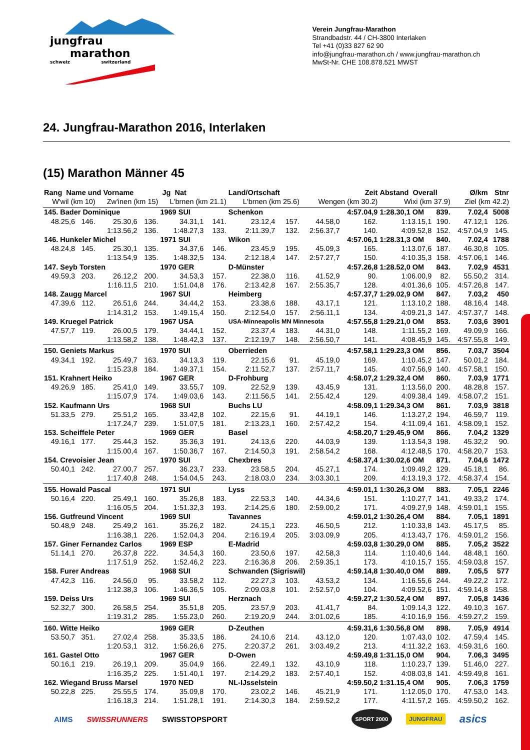jungfrau marathon
schweiz switzerland
Verein Jungfrau-Marathon
Strandbadstr. 44 / CH-3800 Interlaken
Tel +41 (0)33 827 62 90
info@jungfrau-marathon.ch / www.jungfrau-marathon.ch
MwSt-Nr. CHE 108.878.521 MWST
24. Jungfrau-Marathon 2016, Interlaken
(15) Marathon Männer 45
| Rang Name und Vorname | | | | Jg Nat | | Land/Ortschaft | | | Zeit | Abstand Overall | | Ø/km | Stnr |
| --- | --- | --- | --- | --- | --- | --- | --- | --- | --- | --- | --- | --- | --- |
| W'wil (km 10) | | Zw'inen (km 15) | | L'brnen (km 21.1) | | L'brnen (km 25.6) | | Wengen (km 30.2) | | Wixi (km 37.9) | | Ziel (km 42.2) | |
| 145. Bader Dominique | | | | 1969 SUI | | Schenkon | | | 4:57.04,9 | 1:28.30,1 OM | 839. | 7.02,4 | 5008 |
| 48.25,6 | 146. | 25.30,6 | 136. | 34.31,1 | 141. | 23.12,4 | 157. | 44.58,0 | 162. | 1:13.15,1 | 190. | 47.12,1 | 126. |
| | | 1:13.56,2 | 136. | 1:48.27,3 | 133. | 2:11.39,7 | 132. | 2:56.37,7 | 140. | 4:09.52,8 | 152. | 4:57.04,9 | 145. |
| 146. Hunkeler Michel | | | | 1971 SUI | | Wikon | | | 4:57.06,1 | 1:28.31,3 OM | 840. | 7.02,4 | 1788 |
| 48.24,8 | 145. | 25.30,1 | 135. | 34.37,6 | 146. | 23.45,9 | 195. | 45.09,3 | 165. | 1:13.07,6 | 187. | 46.30,8 | 105. |
| | | 1:13.54,9 | 135. | 1:48.32,5 | 134. | 2:12.18,4 | 147. | 2:57.27,7 | 150. | 4:10.35,3 | 158. | 4:57.06,1 | 146. |
| 147. Seyb Torsten | | | | 1970 GER | | D-Münster | | | 4:57.26,8 | 1:28.52,0 OM | 843. | 7.02,9 | 4531 |
| 49.59,3 | 203. | 26.12,2 | 200. | 34.53,3 | 157. | 22.38,0 | 116. | 41.52,9 | 90. | 1:06.00,9 | 82. | 55.50,2 | 314. |
| | | 1:16.11,5 | 210. | 1:51.04,8 | 176. | 2:13.42,8 | 167. | 2:55.35,7 | 128. | 4:01.36,6 | 105. | 4:57.26,8 | 147. |
| 148. Zaugg Marcel | | | | 1967 SUI | | Heimberg | | | 4:57.37,7 | 1:29.02,9 OM | 847. | 7.03,2 | 450 |
| 47.39,6 | 112. | 26.51,6 | 244. | 34.44,2 | 153. | 23.38,6 | 188. | 43.17,1 | 121. | 1:13.10,2 | 188. | 48.16,4 | 148. |
| | | 1:14.31,2 | 153. | 1:49.15,4 | 150. | 2:12.54,0 | 157. | 2:56.11,1 | 134. | 4:09.21,3 | 147. | 4:57.37,7 | 148. |
| 149. Kruegel Patrick | | | | 1967 USA | | USA-Minneapolis MN Minnesota | | | 4:57.55,8 | 1:29.21,0 OM | 853. | 7.03,6 | 3901 |
| 47.57,7 | 119. | 26.00,5 | 179. | 34.44,1 | 152. | 23.37,4 | 183. | 44.31,0 | 148. | 1:11.55,2 | 169. | 49.09,9 | 166. |
| | | 1:13.58,2 | 138. | 1:48.42,3 | 137. | 2:12.19,7 | 148. | 2:56.50,7 | 141. | 4:08.45,9 | 145. | 4:57.55,8 | 149. |
| 150. Geniets Markus | | | | 1970 SUI | | Oberrieden | | | 4:57.58,1 | 1:29.23,3 OM | 856. | 7.03,7 | 3504 |
| 49.34,1 | 192. | 25.49,7 | 163. | 34.13,3 | 119. | 22.15,6 | 91. | 45.19,0 | 169. | 1:10.45,2 | 147. | 50.01,2 | 184. |
| | | 1:15.23,8 | 184. | 1:49.37,1 | 154. | 2:11.52,7 | 137. | 2:57.11,7 | 145. | 4:07.56,9 | 140. | 4:57.58,1 | 150. |
| 151. Krahnert Heiko | | | | 1967 GER | | D-Frohburg | | | 4:58.07,2 | 1:29.32,4 OM | 860. | 7.03,9 | 1771 |
| 49.26,9 | 185. | 25.41,0 | 149. | 33.55,7 | 109. | 22.52,9 | 139. | 43.45,9 | 131. | 1:13.56,0 | 200. | 48.28,8 | 157. |
| | | 1:15.07,9 | 174. | 1:49.03,6 | 143. | 2:11.56,5 | 141. | 2:55.42,4 | 129. | 4:09.38,4 | 149. | 4:58.07,2 | 151. |
| 152. Kaufmann Urs | | | | 1968 SUI | | Buchs LU | | | 4:58.09,1 | 1:29.34,3 OM | 861. | 7.03,9 | 3818 |
| 51.33,5 | 279. | 25.51,2 | 165. | 33.42,8 | 102. | 22.15,6 | 91. | 44.19,1 | 146. | 1:13.27,2 | 194. | 46.59,7 | 119. |
| | | 1:17.24,7 | 239. | 1:51.07,5 | 181. | 2:13.23,1 | 160. | 2:57.42,2 | 154. | 4:11.09,4 | 161. | 4:58.09,1 | 152. |
| 153. Scheiffele Peter | | | | 1969 GER | | Basel | | | 4:58.20,7 | 1:29.45,9 OM | 866. | 7.04,2 | 1329 |
| 49.16,1 | 177. | 25.44,3 | 152. | 35.36,3 | 191. | 24.13,6 | 220. | 44.03,9 | 139. | 1:13.54,3 | 198. | 45.32,2 | 90. |
| | | 1:15.00,4 | 167. | 1:50.36,7 | 167. | 2:14.50,3 | 191. | 2:58.54,2 | 168. | 4:12.48,5 | 170. | 4:58.20,7 | 153. |
| 154. Crevoisier Jean | | | | 1970 SUI | | Chexbres | | | 4:58.37,4 | 1:30.02,6 OM | 871. | 7.04,6 | 1472 |
| 50.40,1 | 242. | 27.00,7 | 257. | 36.23,7 | 233. | 23.58,5 | 204. | 45.27,1 | 174. | 1:09.49,2 | 129. | 45.18,1 | 86. |
| | | 1:17.40,8 | 248. | 1:54.04,5 | 243. | 2:18.03,0 | 234. | 3:03.30,1 | 209. | 4:13.19,3 | 172. | 4:58.37,4 | 154. |
| 155. Howald Pascal | | | | 1971 SUI | | Lyss | | | 4:59.01,1 | 1:30.26,3 OM | 883. | 7.05,1 | 2246 |
| 50.16,4 | 220. | 25.49,1 | 160. | 35.26,8 | 183. | 22.53,3 | 140. | 44.34,6 | 151. | 1:10.27,7 | 141. | 49.33,2 | 174. |
| | | 1:16.05,5 | 204. | 1:51.32,3 | 193. | 2:14.25,6 | 180. | 2:59.00,2 | 171. | 4:09.27,9 | 148. | 4:59.01,1 | 155. |
| 156. Gutfreund Vincent | | | | 1969 SUI | | Tavannes | | | 4:59.01,2 | 1:30.26,4 OM | 884. | 7.05,1 | 1891 |
| 50.48,9 | 248. | 25.49,2 | 161. | 35.26,2 | 182. | 24.15,1 | 223. | 46.50,5 | 212. | 1:10.33,8 | 143. | 45.17,5 | 85. |
| | | 1:16.38,1 | 226. | 1:52.04,3 | 204. | 2:16.19,4 | 205. | 3:03.09,9 | 205. | 4:13.43,7 | 176. | 4:59.01,2 | 156. |
| 157. Giner Fernandez Carlos | | | | 1969 ESP | | E-Madrid | | | 4:59.03,8 | 1:30.29,0 OM | 885. | 7.05,2 | 3522 |
| 51.14,1 | 270. | 26.37,8 | 222. | 34.54,3 | 160. | 23.50,6 | 197. | 42.58,3 | 114. | 1:10.40,6 | 144. | 48.48,1 | 160. |
| | | 1:17.51,9 | 252. | 1:52.46,2 | 223. | 2:16.36,8 | 206. | 2:59.35,1 | 173. | 4:10.15,7 | 155. | 4:59.03,8 | 157. |
| 158. Furer Andreas | | | | 1968 SUI | | Schwanden (Sigriswil) | | | 4:59.14,8 | 1:30.40,0 OM | 889. | 7.05,5 | 577 |
| 47.42,3 | 116. | 24.56,0 | 95. | 33.58,2 | 112. | 22.27,3 | 103. | 43.53,2 | 134. | 1:16.55,6 | 244. | 49.22,2 | 172. |
| | | 1:12.38,3 | 106. | 1:46.36,5 | 105. | 2:09.03,8 | 101. | 2:52.57,0 | 104. | 4:09.52,6 | 151. | 4:59.14,8 | 158. |
| 159. Deiss Urs | | | | 1969 SUI | | Herznach | | | 4:59.27,2 | 1:30.52,4 OM | 897. | 7.05,8 | 1436 |
| 52.32,7 | 300. | 26.58,5 | 254. | 35.51,8 | 205. | 23.57,9 | 203. | 41.41,7 | 84. | 1:09.14,3 | 122. | 49.10,3 | 167. |
| | | 1:19.31,2 | 285. | 1:55.23,0 | 260. | 2:19.20,9 | 244. | 3:01.02,6 | 185. | 4:10.16,9 | 156. | 4:59.27,2 | 159. |
| 160. Witte Heiko | | | | 1969 GER | | D-Zeuthen | | | 4:59.31,6 | 1:30.56,8 OM | 898. | 7.05,9 | 4914 |
| 53.50,7 | 351. | 27.02,4 | 258. | 35.33,5 | 186. | 24.10,6 | 214. | 43.12,0 | 120. | 1:07.43,0 | 102. | 47.59,4 | 145. |
| | | 1:20.53,1 | 312. | 1:56.26,6 | 275. | 2:20.37,2 | 261. | 3:03.49,2 | 213. | 4:11.32,2 | 163. | 4:59.31,6 | 160. |
| 161. Gastel Otto | | | | 1967 GER | | D-Owen | | | 4:59.49,8 | 1:31.15,0 OM | 904. | 7.06,3 | 3495 |
| 50.16,1 | 219. | 26.19,1 | 209. | 35.04,9 | 166. | 22.49,1 | 132. | 43.10,9 | 118. | 1:10.23,7 | 139. | 51.46,0 | 227. |
| | | 1:16.35,2 | 225. | 1:51.40,1 | 197. | 2:14.29,2 | 183. | 2:57.40,1 | 152. | 4:08.03,8 | 141. | 4:59.49,8 | 161. |
| 162. Wiegand Bruss Marsel | | | | 1970 NED | | NL-IJsselstein | | | 4:59.50,2 | 1:31.15,4 OM | 905. | 7.06,3 | 1759 |
| 50.22,8 | 225. | 25.55,5 | 174. | 35.09,8 | 170. | 23.02,2 | 146. | 45.21,9 | 171. | 1:12.05,0 | 170. | 47.53,0 | 143. |
| | | 1:16.18,3 | 214. | 1:51.28,1 | 191. | 2:14.30,3 | 184. | 2:59.52,2 | 177. | 4:11.57,2 | 165. | 4:59.50,2 | 162. |
AIMS SWISSRUNNERS SWISSTOPSPORT SPORT 2000 JUNGFRAU asics